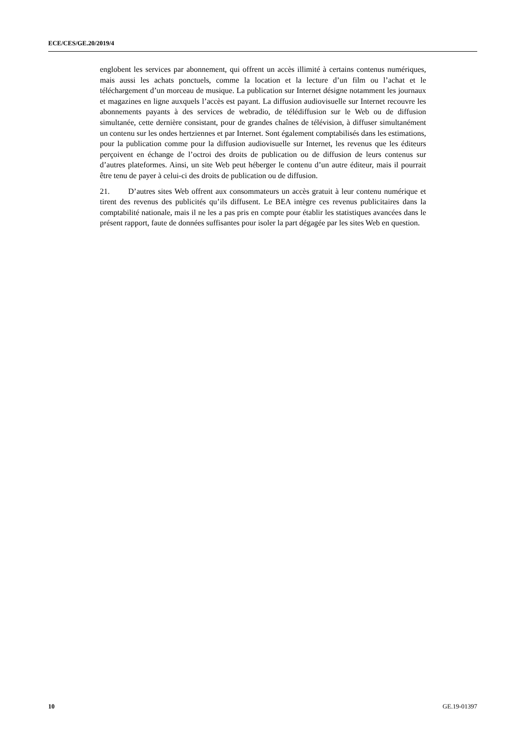ECE/CES/GE.20/2019/4
englobent les services par abonnement, qui offrent un accès illimité à certains contenus numériques, mais aussi les achats ponctuels, comme la location et la lecture d’un film ou l’achat et le téléchargement d’un morceau de musique. La publication sur Internet désigne notamment les journaux et magazines en ligne auxquels l’accès est payant. La diffusion audiovisuelle sur Internet recouvre les abonnements payants à des services de webradio, de télédiffusion sur le Web ou de diffusion simultanée, cette dernière consistant, pour de grandes chaînes de télévision, à diffuser simultanément un contenu sur les ondes hertziennes et par Internet. Sont également comptabilisés dans les estimations, pour la publication comme pour la diffusion audiovisuelle sur Internet, les revenus que les éditeurs perçoivent en échange de l’octroi des droits de publication ou de diffusion de leurs contenus sur d’autres plateformes. Ainsi, un site Web peut héberger le contenu d’un autre éditeur, mais il pourrait être tenu de payer à celui-ci des droits de publication ou de diffusion.
21. D’autres sites Web offrent aux consommateurs un accès gratuit à leur contenu numérique et tirent des revenus des publicités qu’ils diffusent. Le BEA intègre ces revenus publicitaires dans la comptabilité nationale, mais il ne les a pas pris en compte pour établir les statistiques avancées dans le présent rapport, faute de données suffisantes pour isoler la part dégagée par les sites Web en question.
10 GE.19-01397